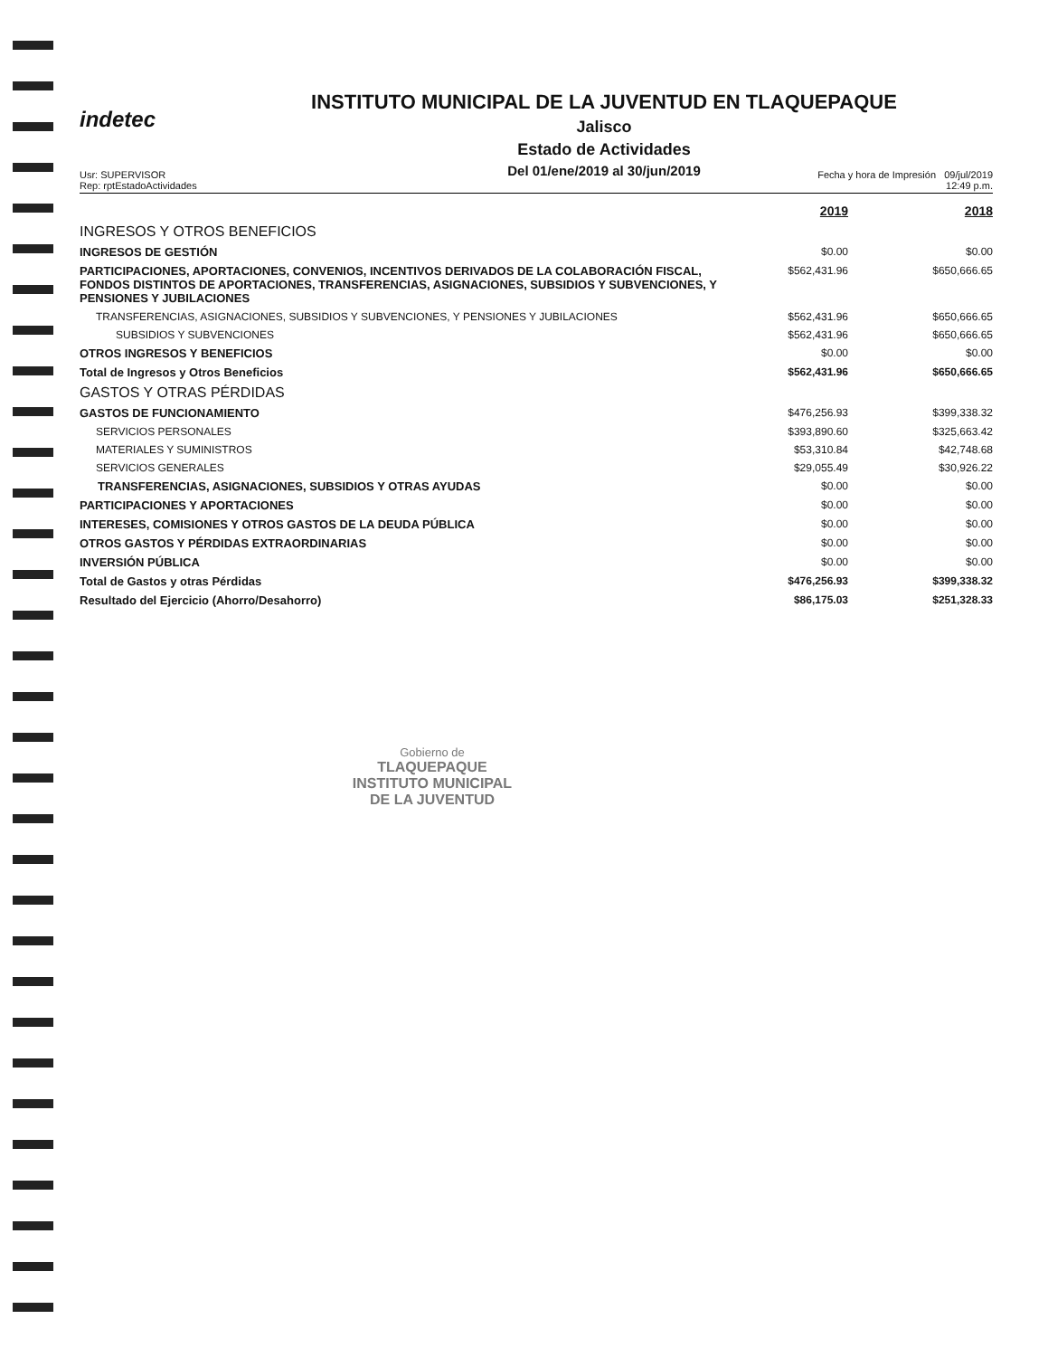indetec
INSTITUTO MUNICIPAL DE LA JUVENTUD EN TLAQUEPAQUE
Jalisco
Estado de Actividades
Del 01/ene/2019 al 30/jun/2019
Usr: SUPERVISOR
Rep: rptEstadoActividades
Fecha y hora de Impresión 09/jul/2019
12:49 p.m.
| | 2019 | 2018 |
| INGRESOS Y OTROS BENEFICIOS | | |
| INGRESOS DE GESTIÓN | $0.00 | $0.00 |
| PARTICIPACIONES, APORTACIONES, CONVENIOS, INCENTIVOS DERIVADOS DE LA COLABORACIÓN FISCAL, FONDOS DISTINTOS DE APORTACIONES, TRANSFERENCIAS, ASIGNACIONES, SUBSIDIOS Y SUBVENCIONES, Y PENSIONES Y JUBILACIONES | $562,431.96 | $650,666.65 |
| TRANSFERENCIAS, ASIGNACIONES, SUBSIDIOS Y SUBVENCIONES, Y PENSIONES Y JUBILACIONES | $562,431.96 | $650,666.65 |
| SUBSIDIOS Y SUBVENCIONES | $562,431.96 | $650,666.65 |
| OTROS INGRESOS Y BENEFICIOS | $0.00 | $0.00 |
| Total de Ingresos y Otros Beneficios | $562,431.96 | $650,666.65 |
| GASTOS Y OTRAS PÉRDIDAS | | |
| GASTOS DE FUNCIONAMIENTO | $476,256.93 | $399,338.32 |
| SERVICIOS PERSONALES | $393,890.60 | $325,663.42 |
| MATERIALES Y SUMINISTROS | $53,310.84 | $42,748.68 |
| SERVICIOS GENERALES | $29,055.49 | $30,926.22 |
| TRANSFERENCIAS, ASIGNACIONES, SUBSIDIOS Y OTRAS AYUDAS | $0.00 | $0.00 |
| PARTICIPACIONES Y APORTACIONES | $0.00 | $0.00 |
| INTERESES, COMISIONES Y OTROS GASTOS DE LA DEUDA PÚBLICA | $0.00 | $0.00 |
| OTROS GASTOS Y PÉRDIDAS EXTRAORDINARIAS | $0.00 | $0.00 |
| INVERSIÓN PÚBLICA | $0.00 | $0.00 |
| Total de Gastos y otras Pérdidas | $476,256.93 | $399,338.32 |
| Resultado del Ejercicio (Ahorro/Desahorro) | $86,175.03 | $251,328.33 |
Gobierno de
TLAQUEPAQUE
INSTITUTO MUNICIPAL
DE LA JUVENTUD